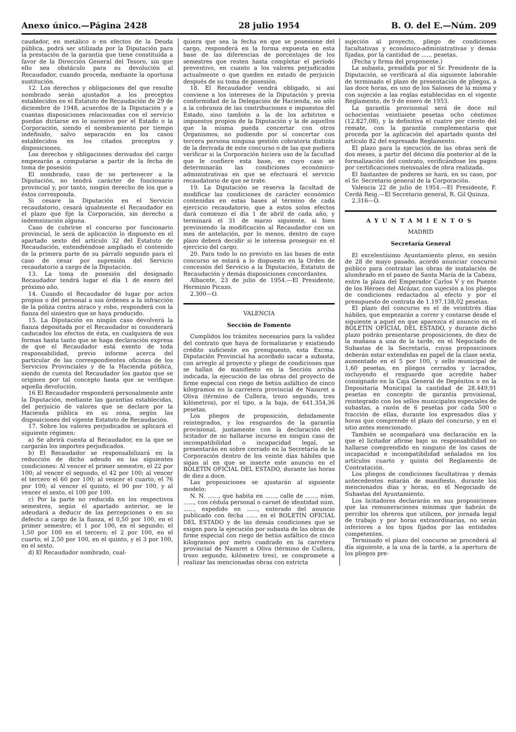Anexo único.—Página 2428 28 julio 1954 B. O. del E.—Núm. 209
caudador, en metálico o en efectos de la Deuda pública, podrá ser utilizada por la Diputación para la prestación de la garantía que tiene constituída a favor de la Dirección General del Tesoro, sin que ello sea obstáculo para su devolución al Recaudador, cuando proceda, mediante la oportuna sustitución.
12. Los derechos y obligaciones del que resulte nombrado serán ajustados a los preceptos establecidos en el Estatuto de Recaudación de 29 de diciembre de 1948, acuerdos de la Diputación y a cuantas disposiciones relacionadas con el servicio puedan dictarse en lo sucesivo por el Estado o la Corporación, siendo el nombramiento por tiempo indefinido, salvo separación en los casos establecidos en los citados preceptos y disposiciones.
Los derechos y obligaciones derivados del cargo empezarán a computarse a partir de la fecha de toma de posesión
El nombrado, caso de no pertenecer a la Diputación, no tendrá carácter de funcionario provincial y, por tanto, ningún derecho de los que a éstos corresponda.
Si cesare la Diputación en el Servicio recaudatorio, cesará igualmente el Recaudador en el plazo que fije la Corporación, sin derecho a indemnización alguna.
Caso de cubrirse el concurso por funcionario provincial, le será de aplicación lo dispuesto en el apartado sexto del artículo 32 del Estatuto de Recaudación, entendiéndose ampliado el contenido de la primera parte de su párrafo segundo para el caso de cesar por supresión del Servicio recaudatorio a cargo de la Diputación.
13. La toma de posesión del designado Recaudador tendrá lugar el día 1 de enero del próximo año.
14. Cuando el Recaudador dé lugar por actos propios o del personal a sus órdenes a la infracción de la póliza contra atraco y robo, responderá con la fianza del siniestro que se haya producido.
15. La Diputación en ningún caso devolverá la fianza depositada por el Recaudador ni considerará caducados los efectos de ésta, en cualquiera de sus formas hasta tanto que se haga declaración expresa de que el Recaudador está exento de toda responsabilidad, previo informe acerca del particular de las correspondientes oficinas de los Servicios Provinciales y de la Hacienda pública, siendo de cuenta del Recaudador los gastos que se originen por tal concepto hasta que se verifique aquella devolución.
16 El Recaudador responderá personalmente ante la Diputación, mediante las garantías establecidas, del perjuicio de valores que se declare por la Hacienda pública en su zona, según las disposiciones del vigente Estatuto de Recaudación.
17. Sobre los valores perjudicados se aplicará el siguiente régimen:
a) Se abrirá cuenta al Recaudador, en la que se cargarán los importes perjudicados.
b) El Recaudador se responsabilizará en la reducción de dicho adeudo en las siguientes condiciones: Al vencer el primer semestre, el 22 por 100; al vencer el segundo, el 42 por 100; al vencer el tercero el 60 por 100; al vencer el cuarto, el 76 por 100; al vencer el quinto, el 90 por 100, y al vencer el sexto, el 100 por 100.
c) Por la parte no reducida en los respectivos semestres, según el apartado anterior, se le adeudará a deducir de las percepciones o en su defecto a cargo de la fianza, el 0,50 por 100, en el primer semestre; el 1 por 100, en el segundo; el 1,50 por 100 en el tercero; el 2 por 100, en el cuarto; el 2,50 por 100, en el quinto, y el 3 por 100, en el sexto.
d) El Recaudador nombrado, cual-
quiera que sea la fecha en que se posesione del cargo, responderá en la forma expuesta en esta base de las diferencias de porcentajes de los semestres que resten hasta completar el período preventivo, en cuanto a los valores perjudicados actualmente o que queden en estado de perjuicio después de su toma de posesión.
18. El Recaudador vendrá obligado, si así conviene a los intereses de la Diputación y previa conformidad de la Delegación de Hacienda, no sólo a la cobranza de las contribuciones e impuestos del Estado, sino también a la de los arbitrios e impuestos propios de la Diputación y la de aquellos que la misma pueda concertar con otros Organismos, no pudiendo por sí concertar con tercera persona ninguna gestión cobratoria distinta de la derivada de este concurso o de las que pudiera verificar si la Corporación hiciera uso de la facultad que le confiere esta base, en cuyo caso se determinarán las condiciones económico-administrativas en que se efectuará el servicio recaudatorio de que se trate.
19. La Diputación se reserva la facultad de modificar las condiciones de carácter económico contenidas en estas bases al término de cada ejercicio recaudatorio, que a estos solos efectos dará comienzo el día 1 de abril de cada año, y terminará el 31 de marzo siguiente, si bien previniendo la modificación al Recaudador con un mes de antelación, por lo menos, dentro de cuyo plazo deberá decidir si le interesa proseguir en el ejercicio del cargo.
20. Para todo lo no previsto en las bases de este concurso se estará a lo dispuesto en la Orden de concesión del Servicio a la Diputación, Estatuto de Recaudación y demás disposiciones concordantes.
Albacete, 23 de julio de 1954.—El Presidente, Herminio Picazo.
2.300—O.
VALENCIA
Sección de Fomento
Cumplidos los trámites necesarios para la validez del contrato que haya de formalizarse y existiendo crédito suficiente en presupuesto, esta Excma. Diputación Provincial ha acordado sacar a subasta, con arreglo al proyecto y pliego de condiciones que se hallan de manifiesto en la Sección arriba indicada, la ejecución de las obras del proyecto de firme especial con riego de betún asfáltico de cinco kilogramos en la carretera provincial de Nazaret a Oliva (término de Cullera, trozo segundo, tres kilómetros), por el tipo, a la baja, de 641.354,36 pesetas.
Los pliegos de proposición, debidamente reintegrados, y los resguardos de la garantía provisional, juntamente con la declaración del licitador de no hallarse incurso en ningún caso de incompatibilidad o incapacidad legal, se presentarán en sobre cerrado en la Secretaría de la Corporación dentro de los veinte días hábiles que sigan al en que se inserte este anuncio en el BOLETIN OFICIAL DEL ESTADO, durante las horas de diez a doce.
Las proposiciones se ajustarán al siguiente modelo:
N. N. ......, que habita en ......, calle de ......, núm. ......, con cédula personal o carnet de identidad núm. ......, expedido en ......, enterado del anuncio publicado con fecha ...... en el BOLETIN OFICIAL DEL ESTADO y de las demás condiciones que se exigen para la ejecución por subasta de las obras de firme especial con riego de betún asfáltico de cinco kilogramos por metro cuadrado en la carretera provincial de Nazaret a Oliva (término de Cullera, trozo segundo, kilómetro tres), se compromete a realizar las mencionadas obras con estricta
sujeción al proyecto, pliego de condiciones facultativas y económico-administrativas y demás fijadas, por la cantidad de ...... pesetas.
(Fecha y firma del proponente.)
La subasta, presidida por el Sr. Presidente de la Diputación, se verificará al día siguiente laborable de terminado el plazo de presentación de pliegos, a las doce horas, en uno de los Salones de la misma y con sujeción a las reglas establecidas en el vigente Reglamento, de 9 de enero de 1953.
La garantía provisional será de doce mil ochocientas veintisiete pesetas ocho céntimos (12.827,08), y la definitiva el cuatro por ciento del remate, con la garantía complementaria que proceda por la aplicación del apartado quinto del artículo 82 del expresado Reglamento.
El plazo para la ejecución de las obras será de dos meses, a partir del décimo día posterior al de la formalización del contrato, verificándose los pagos por certificaciones mensuales de obra realizada.
El bastanteo de poderes se hará, en su caso, por el Sr. Secretario general de la Corporación.
Valencia 22 de julio de 1954.—El Presidente, F. Cerdá Reig.—El Secretario general, R. Gil Quinza.
2.316—O.
AYUNTAMIENTOS
MADRID
Secretaría General
El excelentísimo Ayuntamiento pleno, en sesión de 28 de mayo pasado, acordó anunciar concurso público para contratar las obras de instalación de alumbrado en el paseo de Santa María de la Cabeza, entre la plaza del Emperador Carlos V y en Puente de los Héroes del Alcázar, con sujeción a los pliegos de condiciones redactados al efecto y por el presupuesto de contrata de 1.197.138,02 pesetas.
El plazo del concurso es el de veintitrés días hábiles, que empezarán a correr y contarse desde el siguiente a aquel en que aparezca el anuncio en el BOLETIN OFICIAL DEL ESTADO, y durante dicho plazo podrán presentarse proposiciones, de diez de la mañana a una de la tarde, en el Negociado de Subastas de la Secretaría, cuyas proposiciones deberán estar extendidas en papel de la clase sexta, aumentado en el 5 por 100, y sello municipal de 1,60 pesetas, en pliegos cerrados y lacrados, incluyendo el resguardo que acredite haber consignado en la Caja General de Depósitos o en la Depositaría Municipal la cantidad de 28.449,91 pesetas en concepto de garantía provisional, reintegrado con los sellos municipales especiales de subastas, a razón de 6 pesetas por cada 500 o fracción de ellas, durante los expresados días y horas que comprende el plazo del concurso, y en el sitio antes mencionado.
También se acompañará una declaración en la que el licitador afirme bajo su responsabilidad no hallarse comprendido en ninguno de los casos de incapacidad e incompatibilidad señalados en los artículos cuarto y quinto del Reglamento de Contratación.
Los pliegos de condiciones facultativas y demás antecedentes estarán de manifiesto, durante los mencionados días y horas, en el Negociado de Subastas del Ayuntamiento.
Los licitadores declararán en sus proposiciones que las remuneraciones mínimas que habrán de percibir los obreros que utilicen, por jornada legal de trabajo y por horas extraordinarias, no serán inferiores a los tipos fijados por las entidades competentes.
Terminado el plazo del concurso se procederá al día siguiente, a la una de la tarde, a la apertura de los pliegos pre-